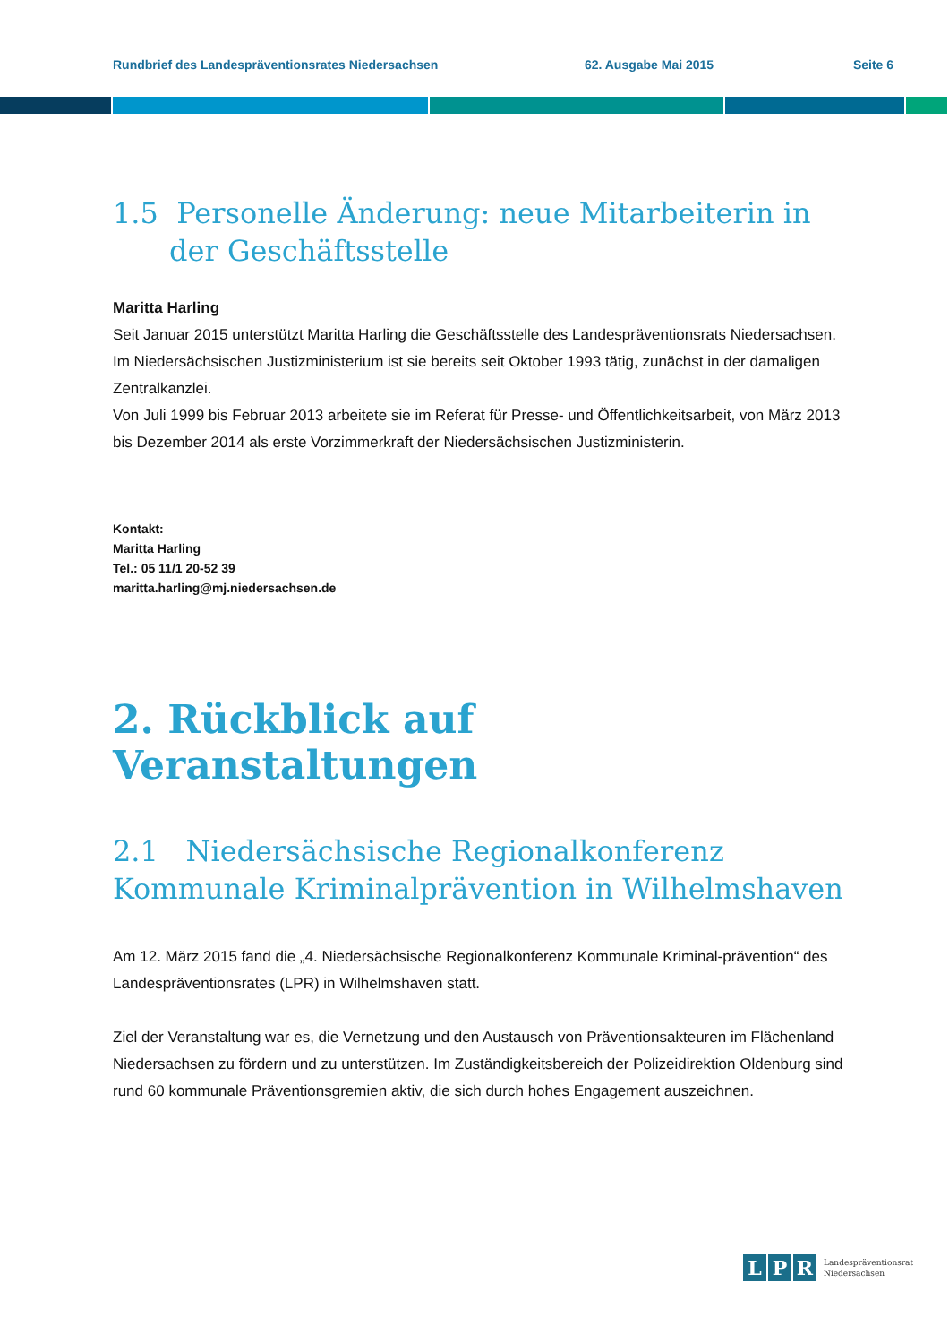Rundbrief des Landespräventionsrates Niedersachsen 62. Ausgabe Mai 2015 Seite 6
1.5 Personelle Änderung: neue Mitarbeiterin in der Geschäftsstelle
Maritta Harling
Seit Januar 2015 unterstützt Maritta Harling die Geschäftsstelle des Landespräventionsrats Niedersachsen.
Im Niedersächsischen Justizministerium ist sie bereits seit Oktober 1993 tätig, zunächst in der damaligen Zentralkanzlei.
Von Juli 1999 bis Februar 2013 arbeitete sie im Referat für Presse- und Öffentlichkeitsarbeit, von März 2013 bis Dezember 2014 als erste Vorzimmerkraft der Niedersächsischen Justizministerin.
Kontakt:
Maritta Harling
Tel.: 05 11/1 20-52 39
maritta.harling@mj.niedersachsen.de
2. Rückblick auf Veranstaltungen
2.1 Niedersächsische Regionalkonferenz Kommunale Kriminalprävention in Wilhelmshaven
Am 12. März 2015 fand die „4. Niedersächsische Regionalkonferenz Kommunale Kriminal-prävention“ des Landespräventionsrates (LPR) in Wilhelmshaven statt.
Ziel der Veranstaltung war es, die Vernetzung und den Austausch von Präventionsakteuren im Flächenland Niedersachsen zu fördern und zu unterstützen. Im Zuständigkeitsbereich der Polizeidirektion Oldenburg sind rund 60 kommunale Präventionsgremien aktiv, die sich durch hohes Engagement auszeichnen.
L P R Landespräventionsrat
Niedersachsen